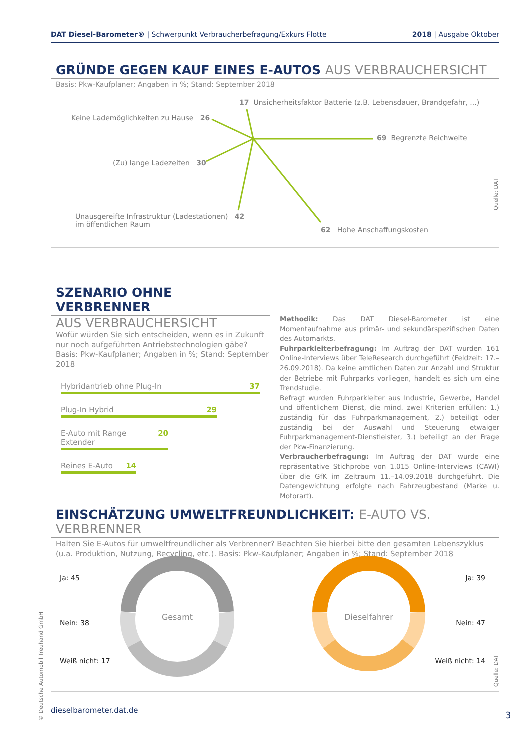DAT Diesel-Barometer® | Schwerpunkt Verbraucherbefragung/Exkurs Flotte 2018 | Ausgabe Oktober
GRÜNDE GEGEN KAUF EINES E-AUTOS AUS VERBRAUCHERSICHT
Basis: Pkw-Kaufplaner; Angaben in %; Stand: September 2018
17 Unsicherheitsfaktor Batterie (z.B. Lebensdauer, Brandgefahr, ...)
Keine Lademöglichkeiten zu Hause 26
69 Begrenzte Reichweite
(Zu) lange Ladezeiten 30
Unausgereifte Infrastruktur (Ladestationen) 42
im öffentlichen Raum
62 Hohe Anschaffungskosten
Quelle: DAT
SZENARIO OHNE VERBRENNER
AUS VERBRAUCHERSICHT
Wofür würden Sie sich entscheiden, wenn es in Zukunft nur noch aufgeführten Antriebstechnologien gäbe? Basis: Pkw-Kaufplaner; Angaben in %; Stand: September 2018
Hybridantrieb ohne Plug-In 37
Plug-In Hybrid 29
E-Auto mit Range Extender 20
Reines E-Auto 14
Methodik: Das DAT Diesel-Barometer ist eine Momentaufnahme aus primär- und sekundärspezifischen Daten des Automarkts.
Fuhrparkleiterbefragung: Im Auftrag der DAT wurden 161 Online-Interviews über TeleResearch durchgeführt (Feldzeit: 17.–26.09.2018). Da keine amtlichen Daten zur Anzahl und Struktur der Betriebe mit Fuhrparks vorliegen, handelt es sich um eine Trendstudie.
Befragt wurden Fuhrparkleiter aus Industrie, Gewerbe, Handel und öffentlichem Dienst, die mind. zwei Kriterien erfüllen: 1.) zuständig für das Fuhrparkmanagement, 2.) beteiligt oder zuständig bei der Auswahl und Steuerung etwaiger Fuhrparkmanagement-Dienstleister, 3.) beteiligt an der Frage der Pkw-Finanzierung.
Verbraucherbefragung: Im Auftrag der DAT wurde eine repräsentative Stichprobe von 1.015 Online-Interviews (CAWI) über die GfK im Zeitraum 11.–14.09.2018 durchgeführt. Die Datengewichtung erfolgte nach Fahrzeugbestand (Marke u. Motorart).
EINSCHÄTZUNG UMWELTFREUNDLICHKEIT: E-AUTO VS. VERBRENNER
Halten Sie E-Autos für umweltfreundlicher als Verbrenner? Beachten Sie hierbei bitte den gesamten Lebenszyklus
(u.a. Produktion, Nutzung, Recycling, etc.). Basis: Pkw-Kaufplaner; Angaben in %; Stand: September 2018
Gesamt
Dieselfahrer
Ja: 45
Nein: 38
Weiß nicht: 17
Ja: 39
Nein: 47
Weiß nicht: 14
Quelle: DAT
© Deutsche Automobil Treuhand GmbH
dieselbarometer.dat.de 3